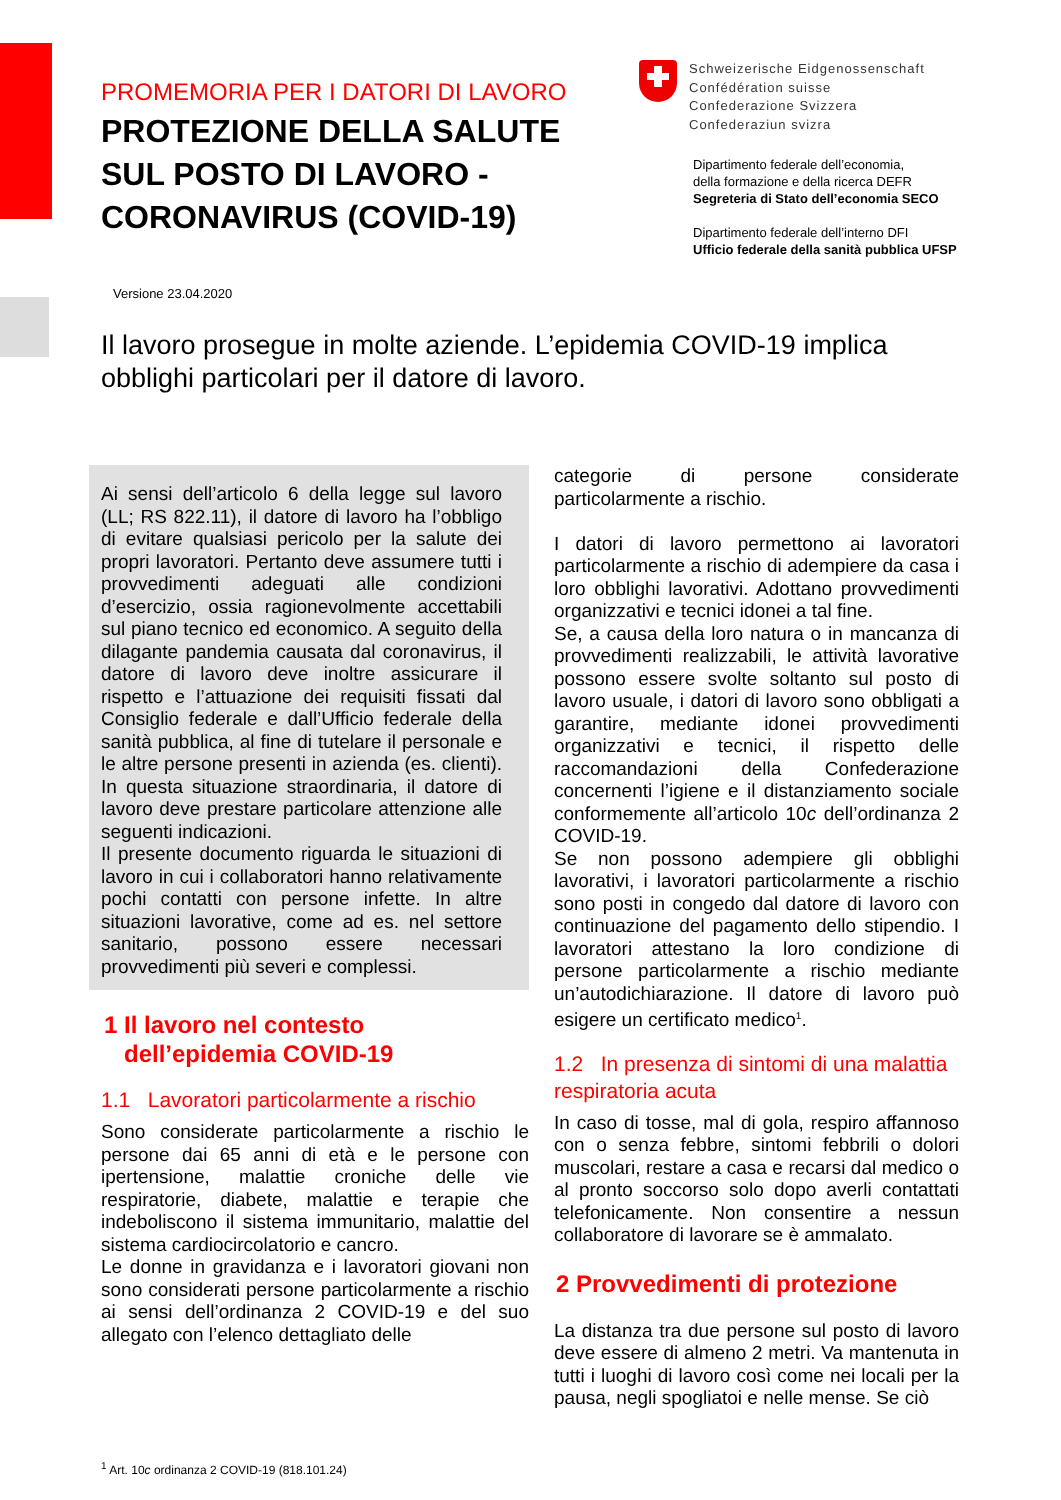PROMEMORIA PER I DATORI DI LAVORO
PROTEZIONE DELLA SALUTE SUL POSTO DI LAVORO - CORONAVIRUS (COVID-19)
Schweizerische Eidgenossenschaft
Confédération suisse
Confederazione Svizzera
Confederaziun svizra
Dipartimento federale dell’economia,
della formazione e della ricerca DEFR
Segreteria di Stato dell’economia SECO
Dipartimento federale dell’interno DFI
Ufficio federale della sanità pubblica UFSP
Versione 23.04.2020
Il lavoro prosegue in molte aziende. L’epidemia COVID-19 implica obblighi particolari per il datore di lavoro.
Ai sensi dell’articolo 6 della legge sul lavoro (LL; RS 822.11), il datore di lavoro ha l’obbligo di evitare qualsiasi pericolo per la salute dei propri lavoratori. Pertanto deve assumere tutti i provvedimenti adeguati alle condizioni d’esercizio, ossia ragionevolmente accettabili sul piano tecnico ed economico. A seguito della dilagante pandemia causata dal coronavirus, il datore di lavoro deve inoltre assicurare il rispetto e l’attuazione dei requisiti fissati dal Consiglio federale e dall’Ufficio federale della sanità pubblica, al fine di tutelare il personale e le altre persone presenti in azienda (es. clienti). In questa situazione straordinaria, il datore di lavoro deve prestare particolare attenzione alle seguenti indicazioni.
Il presente documento riguarda le situazioni di lavoro in cui i collaboratori hanno relativamente pochi contatti con persone infette. In altre situazioni lavorative, come ad es. nel settore sanitario, possono essere necessari provvedimenti più severi e complessi.
1 Il lavoro nel contesto
dell’epidemia COVID-19
1.1 Lavoratori particolarmente a rischio
Sono considerate particolarmente a rischio le persone dai 65 anni di età e le persone con ipertensione, malattie croniche delle vie respiratorie, diabete, malattie e terapie che indeboliscono il sistema immunitario, malattie del sistema cardiocircolatorio e cancro.
Le donne in gravidanza e i lavoratori giovani non sono considerati persone particolarmente a rischio ai sensi dell’ordinanza 2 COVID-19 e del suo allegato con l’elenco dettagliato delle
categorie di persone considerate particolarmente a rischio.
I datori di lavoro permettono ai lavoratori particolarmente a rischio di adempiere da casa i loro obblighi lavorativi. Adottano provvedimenti organizzativi e tecnici idonei a tal fine.
Se, a causa della loro natura o in mancanza di provvedimenti realizzabili, le attività lavorative possono essere svolte soltanto sul posto di lavoro usuale, i datori di lavoro sono obbligati a garantire, mediante idonei provvedimenti organizzativi e tecnici, il rispetto delle raccomandazioni della Confederazione concernenti l’igiene e il distanziamento sociale conformemente all’articolo 10c dell’ordinanza 2 COVID-19.
Se non possono adempiere gli obblighi lavorativi, i lavoratori particolarmente a rischio sono posti in congedo dal datore di lavoro con continuazione del pagamento dello stipendio. I lavoratori attestano la loro condizione di persone particolarmente a rischio mediante un’autodichiarazione. Il datore di lavoro può esigere un certificato medico<sup>1</sup>.
1.2 In presenza di sintomi di una malattia respiratoria acuta
In caso di tosse, mal di gola, respiro affannoso con o senza febbre, sintomi febbrili o dolori muscolari, restare a casa e recarsi dal medico o al pronto soccorso solo dopo averli contattati telefonicamente. Non consentire a nessun collaboratore di lavorare se è ammalato.
2 Provvedimenti di protezione
La distanza tra due persone sul posto di lavoro deve essere di almeno 2 metri. Va mantenuta in tutti i luoghi di lavoro così come nei locali per la pausa, negli spogliatoi e nelle mense. Se ciò
<sup>1</sup> Art. 10c ordinanza 2 COVID-19 (818.101.24)